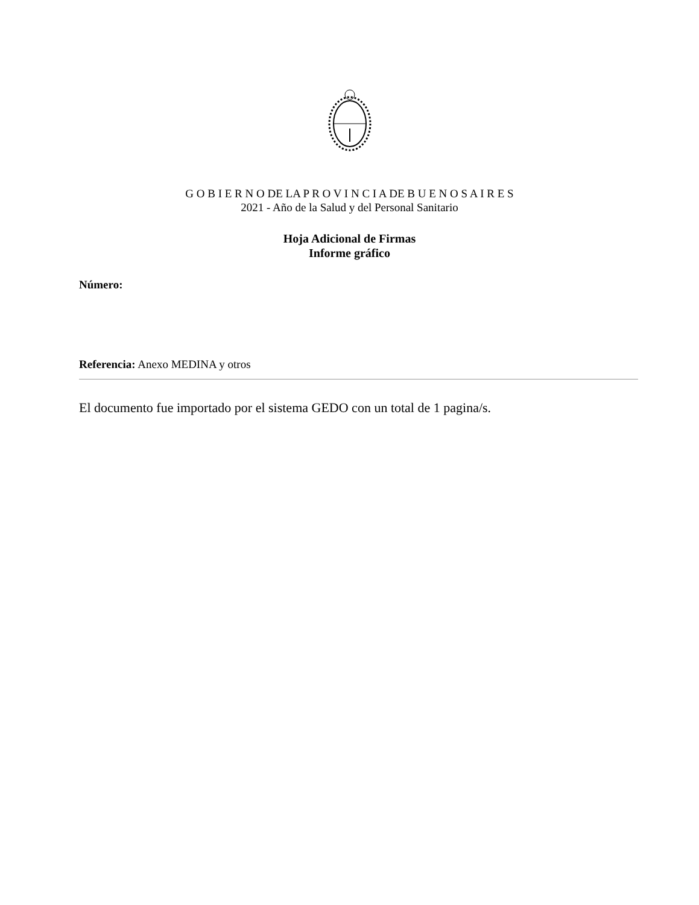G O B I E R N O DE LA P R O V I N C I A DE B U E N O S A I R E S
2021 - Año de la Salud y del Personal Sanitario
Hoja Adicional de Firmas
Informe gráfico
Número:
Referencia: Anexo MEDINA y otros
El documento fue importado por el sistema GEDO con un total de 1 pagina/s.